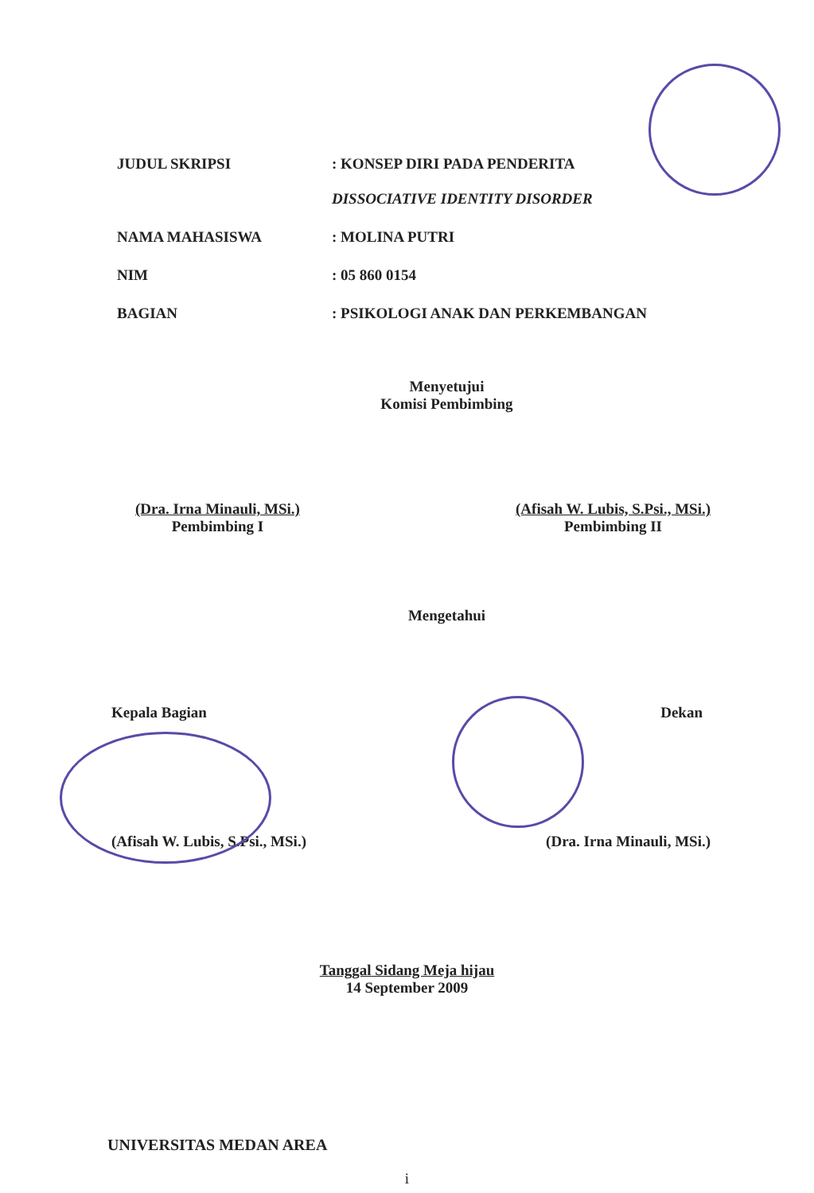JUDUL SKRIPSI : KONSEP DIRI PADA PENDERITA
DISSOCIATIVE IDENTITY DISORDER
NAMA MAHASISWA : MOLINA PUTRI
NIM : 05 860 0154
BAGIAN : PSIKOLOGI ANAK DAN PERKEMBANGAN
Menyetujui
Komisi Pembimbing
(Dra. Irna Minauli, MSi.)
Pembimbing I
(Afisah W. Lubis, S.Psi., MSi.)
Pembimbing II
Mengetahui
Kepala Bagian Dekan
(Afisah W. Lubis, S.Psi., MSi.)
(Dra. Irna Minauli, MSi.)
Tanggal Sidang Meja hijau
14 September 2009
UNIVERSITAS MEDAN AREA
i